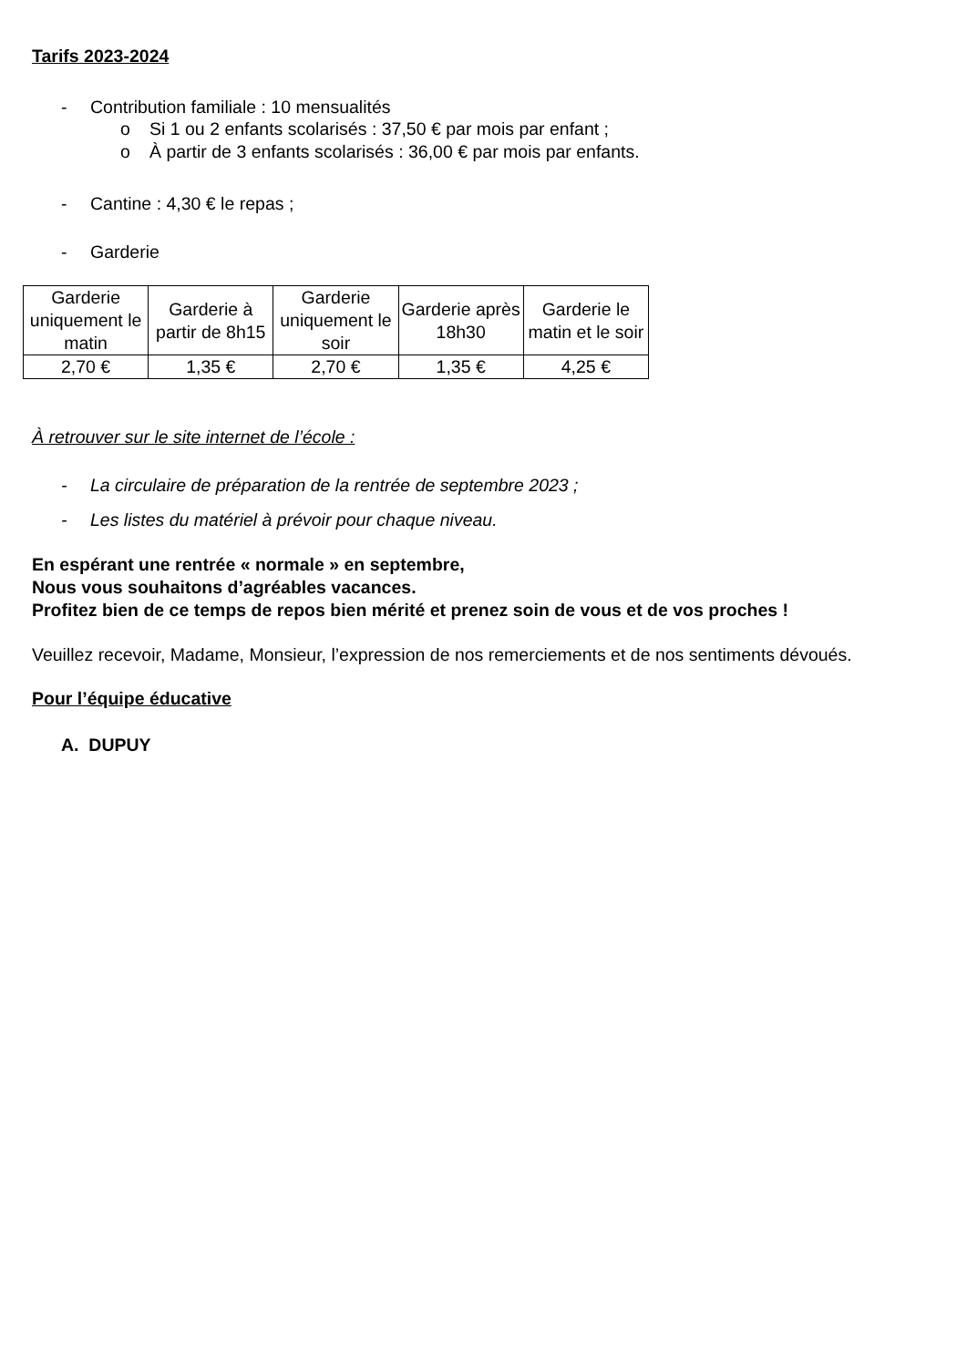Tarifs 2023-2024
- Contribution familiale : 10 mensualités
o Si 1 ou 2 enfants scolarisés : 37,50 € par mois par enfant ;
o À partir de 3 enfants scolarisés : 36,00 € par mois par enfants.
- Cantine : 4,30 € le repas ;
- Garderie
| Garderie uniquement le matin | Garderie à partir de 8h15 | Garderie uniquement le soir | Garderie après 18h30 | Garderie le matin et le soir |
| 2,70 € | 1,35 € | 2,70 € | 1,35 € | 4,25 € |
À retrouver sur le site internet de l’école :
- La circulaire de préparation de la rentrée de septembre 2023 ;
- Les listes du matériel à prévoir pour chaque niveau.
En espérant une rentrée « normale » en septembre,
Nous vous souhaitons d’agréables vacances.
Profitez bien de ce temps de repos bien mérité et prenez soin de vous et de vos proches !
Veuillez recevoir, Madame, Monsieur, l’expression de nos remerciements et de nos sentiments dévoués.
Pour l’équipe éducative
A. DUPUY